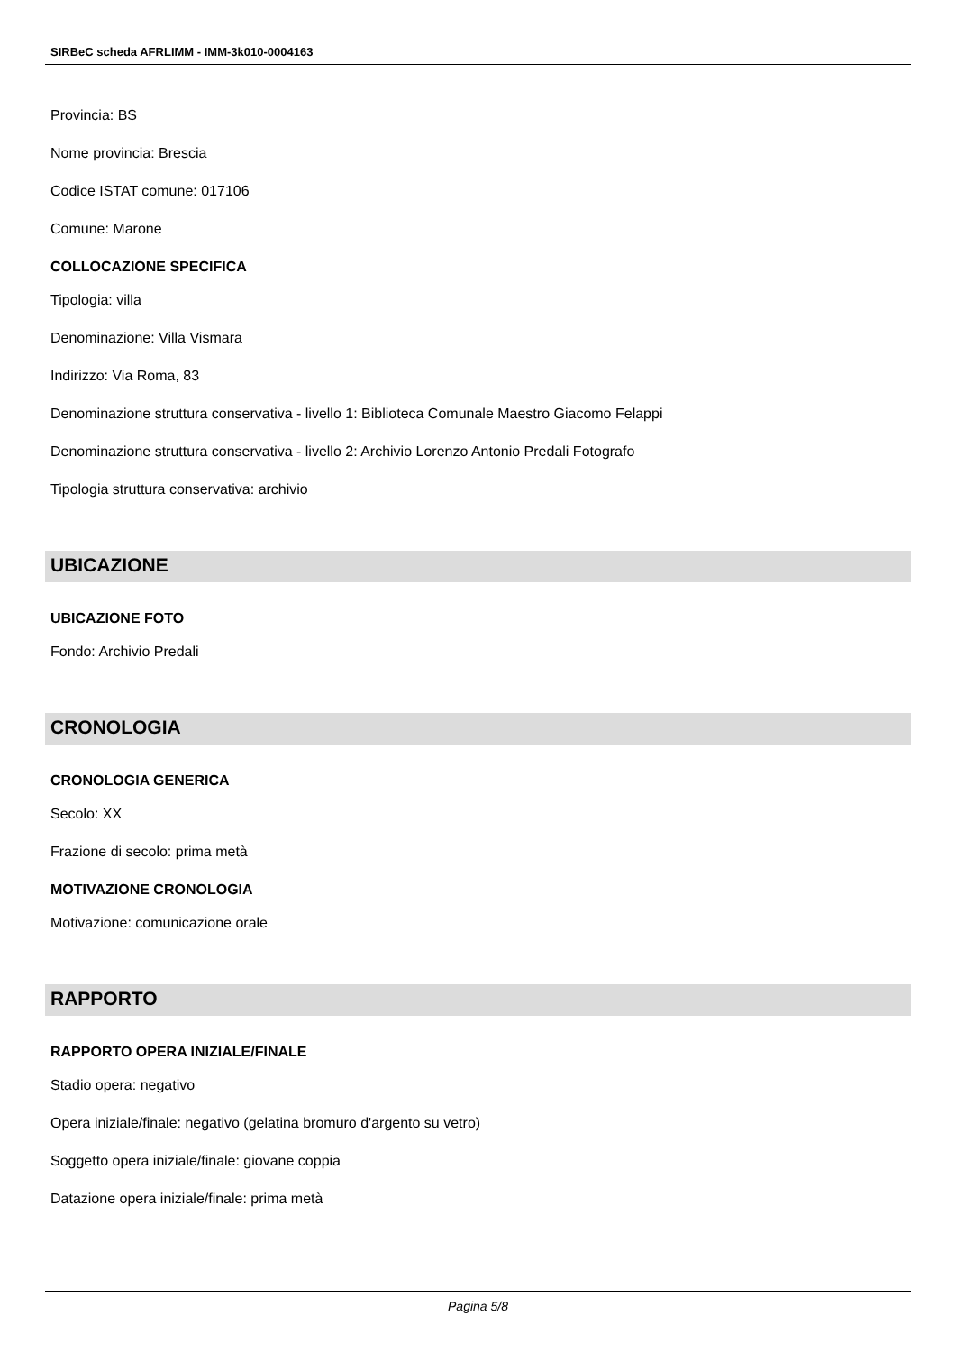SIRBeC scheda AFRLIMM - IMM-3k010-0004163
Provincia: BS
Nome provincia: Brescia
Codice ISTAT comune: 017106
Comune: Marone
COLLOCAZIONE SPECIFICA
Tipologia: villa
Denominazione: Villa Vismara
Indirizzo: Via Roma, 83
Denominazione struttura conservativa - livello 1: Biblioteca Comunale Maestro Giacomo Felappi
Denominazione struttura conservativa - livello 2: Archivio Lorenzo Antonio Predali Fotografo
Tipologia struttura conservativa: archivio
UBICAZIONE
UBICAZIONE FOTO
Fondo: Archivio Predali
CRONOLOGIA
CRONOLOGIA GENERICA
Secolo: XX
Frazione di secolo: prima metà
MOTIVAZIONE CRONOLOGIA
Motivazione: comunicazione orale
RAPPORTO
RAPPORTO OPERA INIZIALE/FINALE
Stadio opera: negativo
Opera iniziale/finale: negativo (gelatina bromuro d'argento su vetro)
Soggetto opera iniziale/finale: giovane coppia
Datazione opera iniziale/finale: prima metà
Pagina 5/8